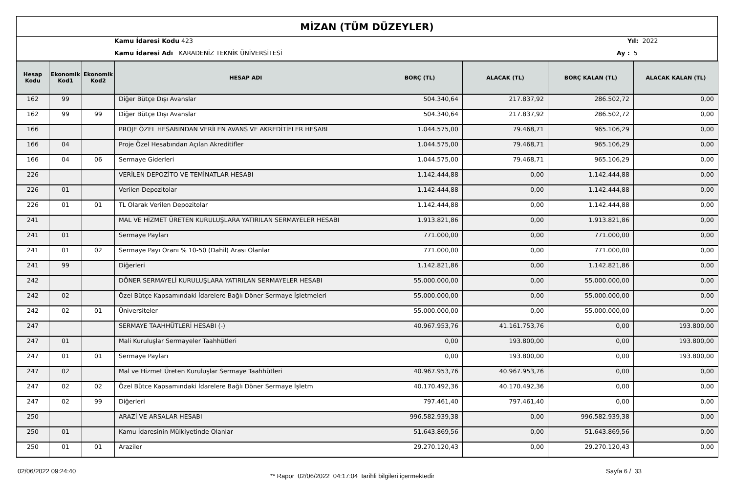MİZAN (TÜM DÜZEYLER)
Kamu İdaresi Kodu 423
Kamu İdaresi Adı KARADENİZ TEKNİK ÜNİVERSİTESİ
Yıl: 2022
Ay : 5
| Hesap Kodu | Ekonomik Kod1 | Ekonomik Kod2 | HESAP ADI | BORÇ (TL) | ALACAK (TL) | BORÇ KALAN (TL) | ALACAK KALAN (TL) |
| --- | --- | --- | --- | --- | --- | --- | --- |
| 162 | 99 | | Diğer Bütçe Dışı Avanslar | 504.340,64 | 217.837,92 | 286.502,72 | 0,00 |
| 162 | 99 | 99 | Diğer Bütçe Dışı Avanslar | 504.340,64 | 217.837,92 | 286.502,72 | 0,00 |
| 166 | | | PROJE ÖZEL HESABINDAN VERİLEN AVANS VE AKREDİTİFLER HESABI | 1.044.575,00 | 79.468,71 | 965.106,29 | 0,00 |
| 166 | 04 | | Proje Özel Hesabından Açılan Akreditifler | 1.044.575,00 | 79.468,71 | 965.106,29 | 0,00 |
| 166 | 04 | 06 | Sermaye Giderleri | 1.044.575,00 | 79.468,71 | 965.106,29 | 0,00 |
| 226 | | | VERİLEN DEPOZİTO VE TEMİNATLAR HESABI | 1.142.444,88 | 0,00 | 1.142.444,88 | 0,00 |
| 226 | 01 | | Verilen Depozitolar | 1.142.444,88 | 0,00 | 1.142.444,88 | 0,00 |
| 226 | 01 | 01 | TL Olarak Verilen Depozitolar | 1.142.444,88 | 0,00 | 1.142.444,88 | 0,00 |
| 241 | | | MAL VE HİZMET ÜRETEN KURULUŞLARA YATIRILAN SERMAYELER HESABI | 1.913.821,86 | 0,00 | 1.913.821,86 | 0,00 |
| 241 | 01 | | Sermaye Payları | 771.000,00 | 0,00 | 771.000,00 | 0,00 |
| 241 | 01 | 02 | Sermaye Payı Oranı % 10-50 (Dahil) Arası Olanlar | 771.000,00 | 0,00 | 771.000,00 | 0,00 |
| 241 | 99 | | Diğerleri | 1.142.821,86 | 0,00 | 1.142.821,86 | 0,00 |
| 242 | | | DÖNER SERMAYELİ KURULUŞLARA YATIRILAN SERMAYELER HESABI | 55.000.000,00 | 0,00 | 55.000.000,00 | 0,00 |
| 242 | 02 | | Özel Bütçe Kapsamındaki İdarelere Bağlı Döner Sermaye İşletmeleri | 55.000.000,00 | 0,00 | 55.000.000,00 | 0,00 |
| 242 | 02 | 01 | Üniversiteler | 55.000.000,00 | 0,00 | 55.000.000,00 | 0,00 |
| 247 | | | SERMAYE TAAHHÜTLERİ HESABI (-) | 40.967.953,76 | 41.161.753,76 | 0,00 | 193.800,00 |
| 247 | 01 | | Mali Kuruluşlar Sermayeler Taahhütleri | 0,00 | 193.800,00 | 0,00 | 193.800,00 |
| 247 | 01 | 01 | Sermaye Payları | 0,00 | 193.800,00 | 0,00 | 193.800,00 |
| 247 | 02 | | Mal ve Hizmet Üreten Kuruluşlar Sermaye Taahhütleri | 40.967.953,76 | 40.967.953,76 | 0,00 | 0,00 |
| 247 | 02 | 02 | Özel Bütce Kapsamındaki İdarelere Bağlı Döner Sermaye İşletm | 40.170.492,36 | 40.170.492,36 | 0,00 | 0,00 |
| 247 | 02 | 99 | Diğerleri | 797.461,40 | 797.461,40 | 0,00 | 0,00 |
| 250 | | | ARAZİ VE ARSALAR HESABI | 996.582.939,38 | 0,00 | 996.582.939,38 | 0,00 |
| 250 | 01 | | Kamu İdaresinin Mülkiyetinde Olanlar | 51.643.869,56 | 0,00 | 51.643.869,56 | 0,00 |
| 250 | 01 | 01 | Araziler | 29.270.120,43 | 0,00 | 29.270.120,43 | 0,00 |
02/06/2022 09:24:40
** Rapor 02/06/2022 04:17:04 tarihli bilgileri içermektedir
Sayfa 6 / 33